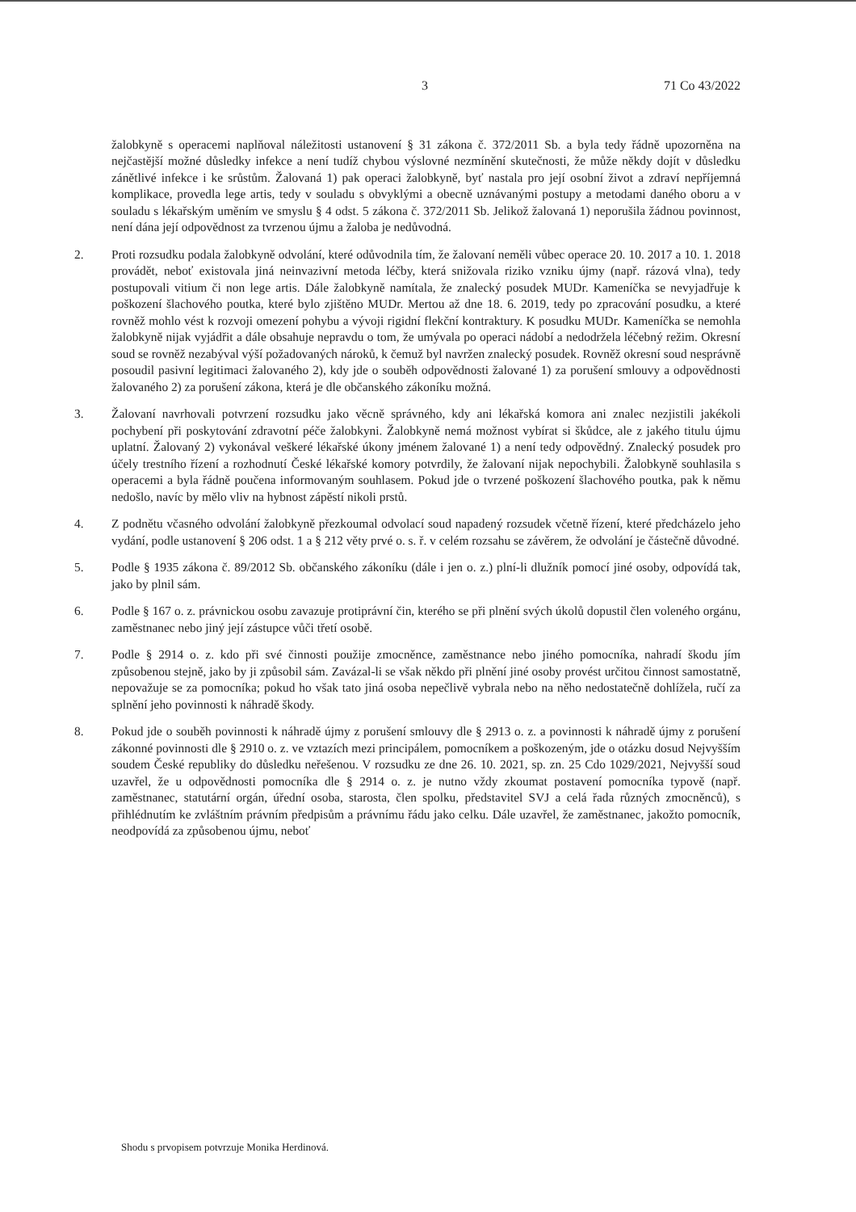3 71 Co 43/2022
žalobkyně s operacemi naplňoval náležitosti ustanovení § 31 zákona č. 372/2011 Sb. a byla tedy řádně upozorněna na nejčastější možné důsledky infekce a není tudíž chybou výslovné nezmínění skutečnosti, že může někdy dojít v důsledku zánětlivé infekce i ke srůstům. Žalovaná 1) pak operaci žalobkyně, byť nastala pro její osobní život a zdraví nepříjemná komplikace, provedla lege artis, tedy v souladu s obvyklými a obecně uznávanými postupy a metodami daného oboru a v souladu s lékařským uměním ve smyslu § 4 odst. 5 zákona č. 372/2011 Sb. Jelikož žalovaná 1) neporušila žádnou povinnost, není dána její odpovědnost za tvrzenou újmu a žaloba je nedůvodná.
2. Proti rozsudku podala žalobkyně odvolání, které odůvodnila tím, že žalovaní neměli vůbec operace 20. 10. 2017 a 10. 1. 2018 provádět, neboť existovala jiná neinvazivní metoda léčby, která snižovala riziko vzniku újmy (např. rázová vlna), tedy postupovali vitium či non lege artis. Dále žalobkyně namítala, že znalecký posudek MUDr. Kameníčka se nevyjadřuje k poškození šlachového poutka, které bylo zjištěno MUDr. Mertou až dne 18. 6. 2019, tedy po zpracování posudku, a které rovněž mohlo vést k rozvoji omezení pohybu a vývoji rigidní flekční kontraktury. K posudku MUDr. Kameníčka se nemohla žalobkyně nijak vyjádřit a dále obsahuje nepravdu o tom, že umývala po operaci nádobí a nedodržela léčebný režim. Okresní soud se rovněž nezabýval výší požadovaných nároků, k čemuž byl navržen znalecký posudek. Rovněž okresní soud nesprávně posoudil pasivní legitimaci žalovaného 2), kdy jde o souběh odpovědnosti žalované 1) za porušení smlouvy a odpovědnosti žalovaného 2) za porušení zákona, která je dle občanského zákoníku možná.
3. Žalovaní navrhovali potvrzení rozsudku jako věcně správného, kdy ani lékařská komora ani znalec nezjistili jakékoli pochybení při poskytování zdravotní péče žalobkyni. Žalobkyně nemá možnost vybírat si škůdce, ale z jakého titulu újmu uplatní. Žalovaný 2) vykonával veškeré lékařské úkony jménem žalované 1) a není tedy odpovědný. Znalecký posudek pro účely trestního řízení a rozhodnutí České lékařské komory potvrdily, že žalovaní nijak nepochybili. Žalobkyně souhlasila s operacemi a byla řádně poučena informovaným souhlasem. Pokud jde o tvrzené poškození šlachového poutka, pak k němu nedošlo, navíc by mělo vliv na hybnost zápěstí nikoli prstů.
4. Z podnětu včasného odvolání žalobkyně přezkoumal odvolací soud napadený rozsudek včetně řízení, které předcházelo jeho vydání, podle ustanovení § 206 odst. 1 a § 212 věty prvé o. s. ř. v celém rozsahu se závěrem, že odvolání je částečně důvodné.
5. Podle § 1935 zákona č. 89/2012 Sb. občanského zákoníku (dále i jen o. z.) plní-li dlužník pomocí jiné osoby, odpovídá tak, jako by plnil sám.
6. Podle § 167 o. z. právnickou osobu zavazuje protiprávní čin, kterého se při plnění svých úkolů dopustil člen voleného orgánu, zaměstnanec nebo jiný její zástupce vůči třetí osobě.
7. Podle § 2914 o. z. kdo při své činnosti použije zmocněnce, zaměstnance nebo jiného pomocníka, nahradí škodu jím způsobenou stejně, jako by ji způsobil sám. Zavázal-li se však někdo při plnění jiné osoby provést určitou činnost samostatně, nepovažuje se za pomocníka; pokud ho však tato jiná osoba nepečlivě vybrala nebo na něho nedostatečně dohlížela, ručí za splnění jeho povinnosti k náhradě škody.
8. Pokud jde o souběh povinnosti k náhradě újmy z porušení smlouvy dle § 2913 o. z. a povinnosti k náhradě újmy z porušení zákonné povinnosti dle § 2910 o. z. ve vztazích mezi principálem, pomocníkem a poškozeným, jde o otázku dosud Nejvyšším soudem České republiky do důsledku neřešenou. V rozsudku ze dne 26. 10. 2021, sp. zn. 25 Cdo 1029/2021, Nejvyšší soud uzavřel, že u odpovědnosti pomocníka dle § 2914 o. z. je nutno vždy zkoumat postavení pomocníka typově (např. zaměstnanec, statutární orgán, úřední osoba, starosta, člen spolku, představitel SVJ a celá řada různých zmocněnců), s přihlédnutím ke zvláštním právním předpisům a právnímu řádu jako celku. Dále uzavřel, že zaměstnanec, jakožto pomocník, neodpovídá za způsobenou újmu, neboť
Shodu s prvopisem potvrzuje Monika Herdinová.